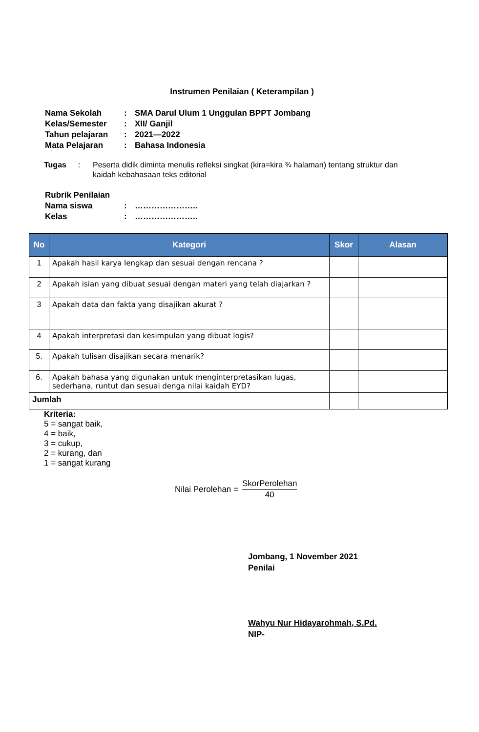Instrumen Penilaian ( Keterampilan )
| Nama Sekolah | : | SMA Darul Ulum 1 Unggulan BPPT Jombang |
| Kelas/Semester | : | XII/ Ganjil |
| Tahun pelajaran | : | 2021—2022 |
| Mata Pelajaran | : | Bahasa Indonesia |
Tugas: Peserta didik diminta menulis refleksi singkat (kira=kira ¾ halaman) tentang struktur dan kaidah kebahasaan teks editorial
| Rubrik Penilaian | | |
| Nama siswa | : | ………………….. |
| Kelas | : | ………………….. |
| No | Kategori | Skor | Alasan |
| --- | --- | --- | --- |
| 1 | Apakah hasil karya lengkap dan sesuai dengan rencana ? | | |
| 2 | Apakah isian yang dibuat sesuai dengan materi yang telah diajarkan ? | | |
| 3 | Apakah data dan fakta yang disajikan akurat ? | | |
| 4 | Apakah interpretasi dan kesimpulan yang dibuat logis? | | |
| 5. | Apakah tulisan disajikan secara menarik? | | |
| 6. | Apakah bahasa yang digunakan untuk menginterpretasikan lugas, sederhana, runtut dan sesuai denga nilai kaidah EYD? | | |
| Jumlah | | | |
Kriteria:
5 = sangat baik,
4 = baik,
3 = cukup,
2 = kurang, dan
1 = sangat kurang
Nilai Perolehan =
SkorPerolehan
40
Jombang, 1 November 2021
Penilai
Wahyu Nur Hidayarohmah, S.Pd.
NIP-